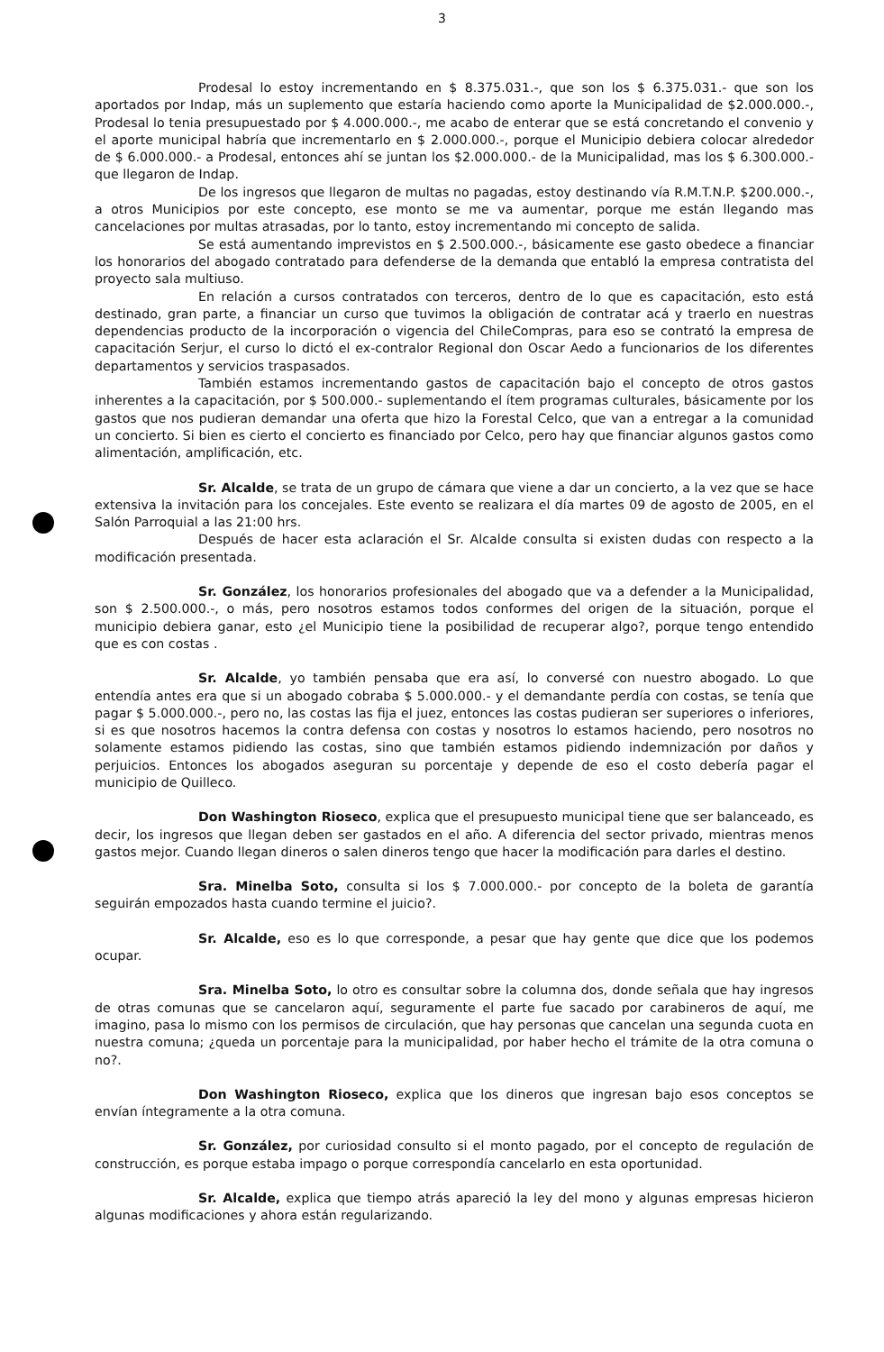3
Prodesal lo estoy incrementando en $ 8.375.031.-, que son los $ 6.375.031.- que son los aportados por Indap, más un suplemento que estaría haciendo como aporte la Municipalidad de $2.000.000.-, Prodesal lo tenia presupuestado por $ 4.000.000.-, me acabo de enterar que se está concretando el convenio y el aporte municipal habría que incrementarlo en $ 2.000.000.-, porque el Municipio debiera colocar alrededor de $ 6.000.000.- a Prodesal, entonces ahí se juntan los $2.000.000.- de la Municipalidad, mas los $ 6.300.000.- que llegaron de Indap.
De los ingresos que llegaron de multas no pagadas, estoy destinando vía R.M.T.N.P. $200.000.-, a otros Municipios por este concepto, ese monto se me va aumentar, porque me están llegando mas cancelaciones por multas atrasadas, por lo tanto, estoy incrementando mi concepto de salida.
Se está aumentando imprevistos en $ 2.500.000.-, básicamente ese gasto obedece a financiar los honorarios del abogado contratado para defenderse de la demanda que entabló la empresa contratista del proyecto sala multiuso.
En relación a cursos contratados con terceros, dentro de lo que es capacitación, esto está destinado, gran parte, a financiar un curso que tuvimos la obligación de contratar acá y traerlo en nuestras dependencias producto de la incorporación o vigencia del ChileCompras, para eso se contrató la empresa de capacitación Serjur, el curso lo dictó el ex-contralor Regional don Oscar Aedo a funcionarios de los diferentes departamentos y servicios traspasados.
También estamos incrementando gastos de capacitación bajo el concepto de otros gastos inherentes a la capacitación, por $ 500.000.- suplementando el ítem programas culturales, básicamente por los gastos que nos pudieran demandar una oferta que hizo la Forestal Celco, que van a entregar a la comunidad un concierto. Si bien es cierto el concierto es financiado por Celco, pero hay que financiar algunos gastos como alimentación, amplificación, etc.
Sr. Alcalde, se trata de un grupo de cámara que viene a dar un concierto, a la vez que se hace extensiva la invitación para los concejales. Este evento se realizara el día martes 09 de agosto de 2005, en el Salón Parroquial a las 21:00 hrs.
Después de hacer esta aclaración el Sr. Alcalde consulta si existen dudas con respecto a la modificación presentada.
Sr. González, los honorarios profesionales del abogado que va a defender a la Municipalidad, son $ 2.500.000.-, o más, pero nosotros estamos todos conformes del origen de la situación, porque el municipio debiera ganar, esto ¿el Municipio tiene la posibilidad de recuperar algo?, porque tengo entendido que es con costas .
Sr. Alcalde, yo también pensaba que era así, lo conversé con nuestro abogado. Lo que entendía antes era que si un abogado cobraba $ 5.000.000.- y el demandante perdía con costas, se tenía que pagar $ 5.000.000.-, pero no, las costas las fija el juez, entonces las costas pudieran ser superiores o inferiores, si es que nosotros hacemos la contra defensa con costas y nosotros lo estamos haciendo, pero nosotros no solamente estamos pidiendo las costas, sino que también estamos pidiendo indemnización por daños y perjuicios. Entonces los abogados aseguran su porcentaje y depende de eso el costo debería pagar el municipio de Quilleco.
Don Washington Rioseco, explica que el presupuesto municipal tiene que ser balanceado, es decir, los ingresos que llegan deben ser gastados en el año. A diferencia del sector privado, mientras menos gastos mejor. Cuando llegan dineros o salen dineros tengo que hacer la modificación para darles el destino.
Sra. Minelba Soto, consulta si los $ 7.000.000.- por concepto de la boleta de garantía seguirán empozados hasta cuando termine el juicio?.
Sr. Alcalde, eso es lo que corresponde, a pesar que hay gente que dice que los podemos ocupar.
Sra. Minelba Soto, lo otro es consultar sobre la columna dos, donde señala que hay ingresos de otras comunas que se cancelaron aquí, seguramente el parte fue sacado por carabineros de aquí, me imagino, pasa lo mismo con los permisos de circulación, que hay personas que cancelan una segunda cuota en nuestra comuna; ¿queda un porcentaje para la municipalidad, por haber hecho el trámite de la otra comuna o no?.
Don Washington Rioseco, explica que los dineros que ingresan bajo esos conceptos se envían íntegramente a la otra comuna.
Sr. González, por curiosidad consulto si el monto pagado, por el concepto de regulación de construcción, es porque estaba impago o porque correspondía cancelarlo en esta oportunidad.
Sr. Alcalde, explica que tiempo atrás apareció la ley del mono y algunas empresas hicieron algunas modificaciones y ahora están regularizando.